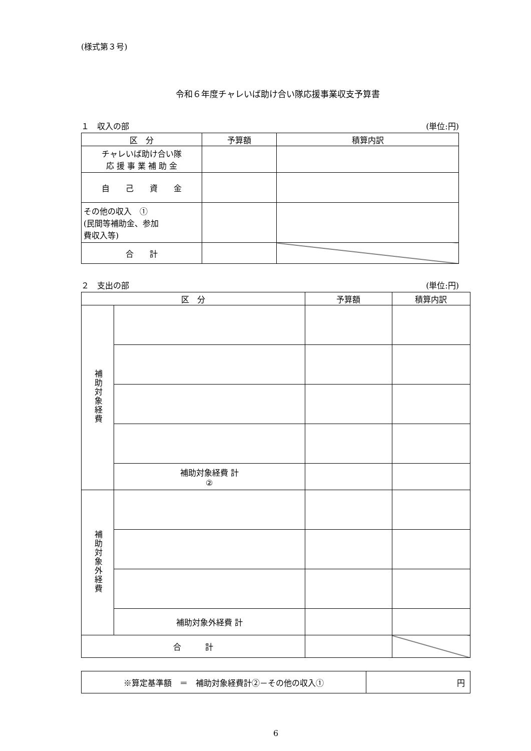(様式第３号)
令和６年度チャレいば助け合い隊応援事業収支予算書
１　収入の部 (単位:円)
| 区 分 | 予算額 | 積算内訳 |
| --- | --- | --- |
| チャレいば助け合い隊 応 援 事 業 補 助 金 | | |
| 自 己 資 金 | | |
| その他の収入 ① (民間等補助金、参加 費収入等) | | |
| 合 計 | | |
２　支出の部 (単位:円)
| 区 分 | | 予算額 | 積算内訳 |
| --- | --- | --- | --- |
| 補助対象経費 | | | |
| | 補助対象経費 計 ② | | |
| 補助対象外経費 | | | |
| | 補助対象外経費 計 | | |
| 合 計 | | | |
| ※算定基準額 ＝ 補助対象経費計②－その他の収入① | 円 |
6